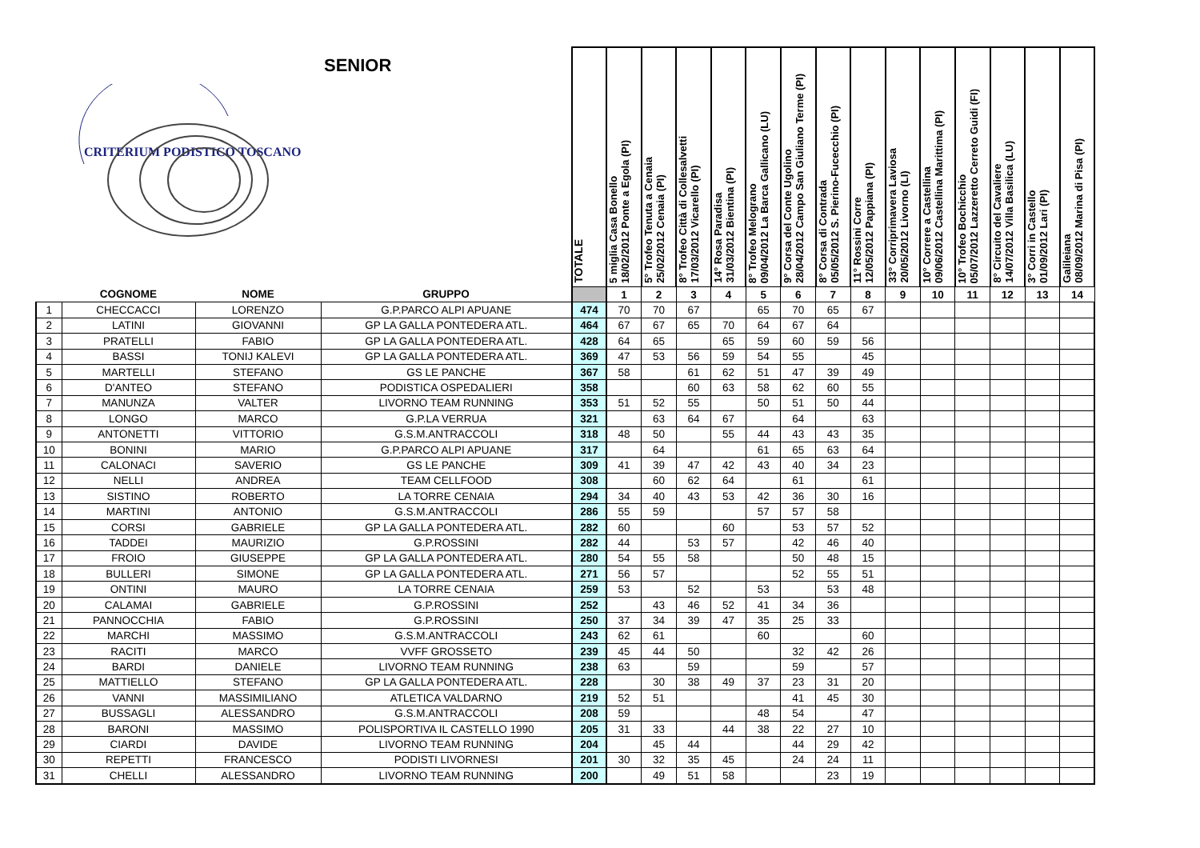| SENIOR CRITERIUM PODISTICO TOSCANO | | | | TOTALE | 5 miglia Casa Bonello 18/02/2012 Ponte a Egola (PI) | 5° Trofeo Tenuta a Cenaia 25/02/2012 Cenaia (PI) | 8° Trofeo Città di Collesalvetti 17/03/2012 Vicarello (PI) | 14° Rosa Paradisa 31/03/2012 Bientina (PI) | 8° Trofeo Melograno 09/04/2012 La Barca Gallicano (LU) | 9° Corsa del Conte Ugolino 28/04/2012 Campo San Giuliano Terme (PI) | 8° Corsa di Contrada 05/05/2012 S. Pierino-Fucecchio (PI) | 11° Rossini Corre 12/05/2012 Pappiana (PI) | 33° Corriprimavera Laviosa 20/05/2012 Livorno (LI) | 10° Correre a Castellina 09/06/2012 Castellina Marittima (PI) | 10° Trofeo Bochicchio 05/07/2012 Lazzeretto Cerreto Guidi (FI) | 8° Circuito del Cavaliere 14/07/2012 Villa Basilica (LU) | 3° Corri in Castello 01/09/2012 Lari (PI) | Galileiana 08/09/2012 Marina di Pisa (PI) |
| --- | --- | --- | --- | --- | --- | --- | --- | --- | --- | --- | --- | --- | --- | --- | --- | --- | --- | --- |
| | COGNOME | NOME | GRUPPO | | 1 | 2 | 3 | 4 | 5 | 6 | 7 | 8 | 9 | 10 | 11 | 12 | 13 | 14 |
| 1 | CHECCACCI | LORENZO | G.P.PARCO ALPI APUANE | 474 | 70 | 70 | 67 | | 65 | 70 | 65 | 67 | | | | | | |
| 2 | LATINI | GIOVANNI | GP LA GALLA PONTEDERA ATL. | 464 | 67 | 67 | 65 | 70 | 64 | 67 | 64 | | | | | | | |
| 3 | PRATELLI | FABIO | GP LA GALLA PONTEDERA ATL. | 428 | 64 | 65 | | 65 | 59 | 60 | 59 | 56 | | | | | | |
| 4 | BASSI | TONIJ KALEVI | GP LA GALLA PONTEDERA ATL. | 369 | 47 | 53 | 56 | 59 | 54 | 55 | | 45 | | | | | | |
| 5 | MARTELLI | STEFANO | GS LE PANCHE | 367 | 58 | | 61 | 62 | 51 | 47 | 39 | 49 | | | | | | |
| 6 | D'ANTEO | STEFANO | PODISTICA OSPEDALIERI | 358 | | | 60 | 63 | 58 | 62 | 60 | 55 | | | | | | |
| 7 | MANUNZA | VALTER | LIVORNO TEAM RUNNING | 353 | 51 | 52 | 55 | | 50 | 51 | 50 | 44 | | | | | | |
| 8 | LONGO | MARCO | G.P.LA VERRUA | 321 | | 63 | 64 | 67 | | 64 | | 63 | | | | | | |
| 9 | ANTONETTI | VITTORIO | G.S.M.ANTRACCOLI | 318 | 48 | 50 | | 55 | 44 | 43 | 43 | 35 | | | | | | |
| 10 | BONINI | MARIO | G.P.PARCO ALPI APUANE | 317 | | 64 | | | 61 | 65 | 63 | 64 | | | | | | |
| 11 | CALONACI | SAVERIO | GS LE PANCHE | 309 | 41 | 39 | 47 | 42 | 43 | 40 | 34 | 23 | | | | | | |
| 12 | NELLI | ANDREA | TEAM CELLFOOD | 308 | | 60 | 62 | 64 | | 61 | | 61 | | | | | | |
| 13 | SISTINO | ROBERTO | LA TORRE CENAIA | 294 | 34 | 40 | 43 | 53 | 42 | 36 | 30 | 16 | | | | | | |
| 14 | MARTINI | ANTONIO | G.S.M.ANTRACCOLI | 286 | 55 | 59 | | | 57 | 57 | 58 | | | | | | | |
| 15 | CORSI | GABRIELE | GP LA GALLA PONTEDERA ATL. | 282 | 60 | | | 60 | | 53 | 57 | 52 | | | | | | |
| 16 | TADDEI | MAURIZIO | G.P.ROSSINI | 282 | 44 | | 53 | 57 | | 42 | 46 | 40 | | | | | | |
| 17 | FROIO | GIUSEPPE | GP LA GALLA PONTEDERA ATL. | 280 | 54 | 55 | 58 | | | 50 | 48 | 15 | | | | | | |
| 18 | BULLERI | SIMONE | GP LA GALLA PONTEDERA ATL. | 271 | 56 | 57 | | | | 52 | 55 | 51 | | | | | | |
| 19 | ONTINI | MAURO | LA TORRE CENAIA | 259 | 53 | | 52 | | 53 | | 53 | 48 | | | | | | |
| 20 | CALAMAI | GABRIELE | G.P.ROSSINI | 252 | | 43 | 46 | 52 | 41 | 34 | 36 | | | | | | | |
| 21 | PANNOCCHIA | FABIO | G.P.ROSSINI | 250 | 37 | 34 | 39 | 47 | 35 | 25 | 33 | | | | | | | |
| 22 | MARCHI | MASSIMO | G.S.M.ANTRACCOLI | 243 | 62 | 61 | | | 60 | | | 60 | | | | | | |
| 23 | RACITI | MARCO | VVFF GROSSETO | 239 | 45 | 44 | 50 | | | 32 | 42 | 26 | | | | | | |
| 24 | BARDI | DANIELE | LIVORNO TEAM RUNNING | 238 | 63 | | 59 | | | 59 | | 57 | | | | | | |
| 25 | MATTIELLO | STEFANO | GP LA GALLA PONTEDERA ATL. | 228 | | 30 | 38 | 49 | 37 | 23 | 31 | 20 | | | | | | |
| 26 | VANNI | MASSIMILIANO | ATLETICA VALDARNO | 219 | 52 | 51 | | | | 41 | 45 | 30 | | | | | | |
| 27 | BUSSAGLI | ALESSANDRO | G.S.M.ANTRACCOLI | 208 | 59 | | | | 48 | 54 | | 47 | | | | | | |
| 28 | BARONI | MASSIMO | POLISPORTIVA IL CASTELLO 1990 | 205 | 31 | 33 | | 44 | 38 | 22 | 27 | 10 | | | | | | |
| 29 | CIARDI | DAVIDE | LIVORNO TEAM RUNNING | 204 | | 45 | 44 | | | 44 | 29 | 42 | | | | | | |
| 30 | REPETTI | FRANCESCO | PODISTI LIVORNESI | 201 | 30 | 32 | 35 | 45 | | 24 | 24 | 11 | | | | | | |
| 31 | CHELLI | ALESSANDRO | LIVORNO TEAM RUNNING | 200 | | 49 | 51 | 58 | | | 23 | 19 | | | | | | |